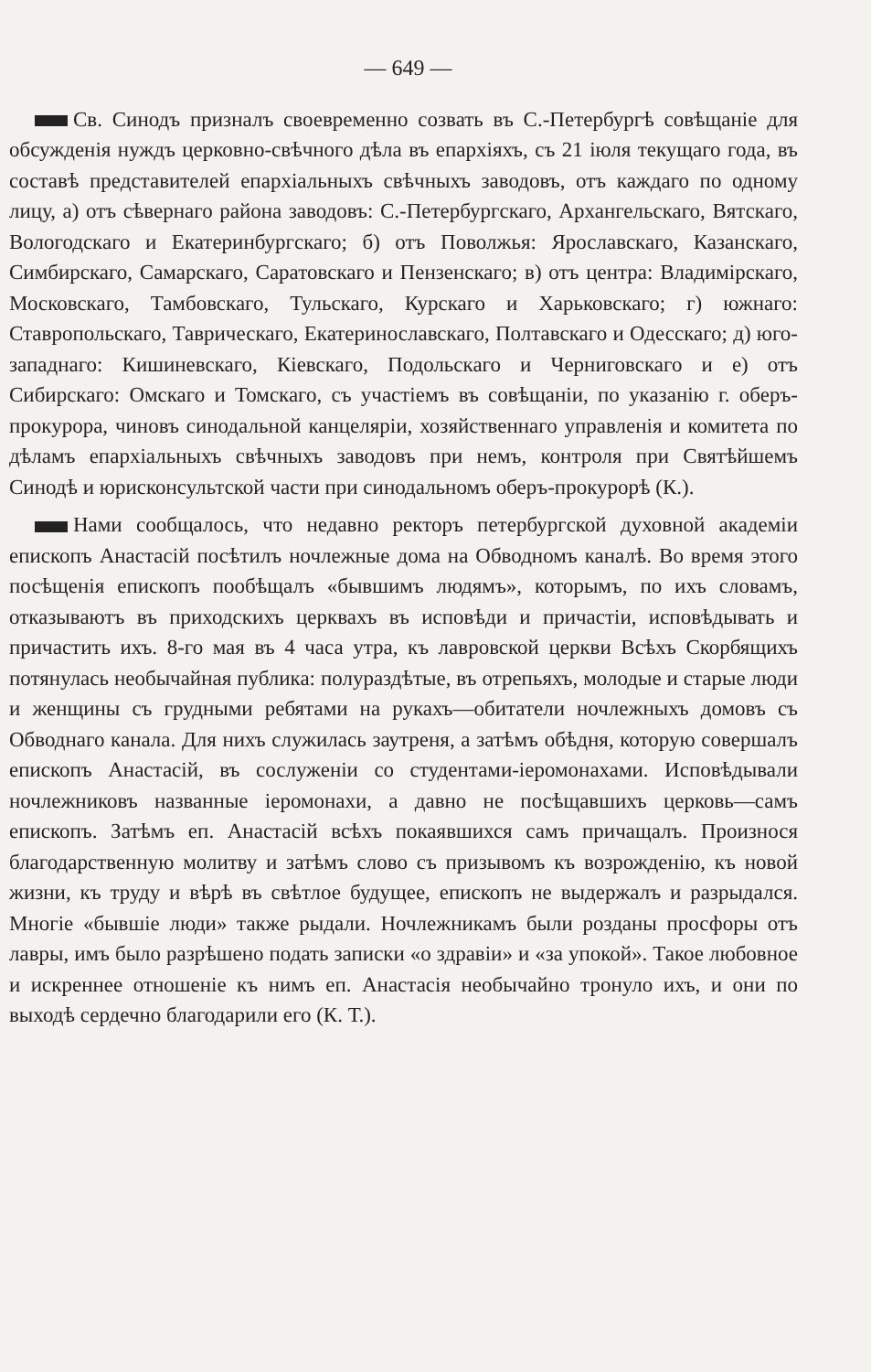— 649 —
Св. Синодъ призналъ своевременно созвать въ С.-Петербургѣ совѣщаніе для обсужденія нуждъ церковно-свѣчного дѣла въ епархіяхъ, съ 21 іюля текущаго года, въ составѣ представителей епархіальныхъ свѣчныхъ заводовъ, отъ каждаго по одному лицу, а) отъ сѣвернаго района заводовъ: С.-Петербургскаго, Архангельскаго, Вятскаго, Вологодскаго и Екатеринбургскаго; б) отъ Поволжья: Ярославскаго, Казанскаго, Симбирскаго, Самарскаго, Саратовскаго и Пензенскаго; в) отъ центра: Владимірскаго, Московскаго, Тамбовскаго, Тульскаго, Курскаго и Харьковскаго; г) южнаго: Ставропольскаго, Таврическаго, Екатеринославскаго, Полтавскаго и Одесскаго; д) юго-западнаго: Кишиневскаго, Кіевскаго, Подольскаго и Черниговскаго и е) отъ Сибирскаго: Омскаго и Томскаго, съ участіемъ въ совѣщаніи, по указанію г. оберъ-прокурора, чиновъ синодальной канцеляріи, хозяйственнаго управленія и комитета по дѣламъ епархіальныхъ свѣчныхъ заводовъ при немъ, контроля при Святѣйшемъ Синодѣ и юрисконсультской части при синодальномъ оберъ-прокурорѣ (К.).
Нами сообщалось, что недавно ректоръ петербургской духовной академіи епископъ Анастасій посѣтилъ ночлежные дома на Обводномъ каналѣ. Во время этого посѣщенія епископъ пообѣщалъ «бывшимъ людямъ», которымъ, по ихъ словамъ, отказываютъ въ приходскихъ церквахъ въ исповѣди и причастіи, исповѣдывать и причастить ихъ. 8-го мая въ 4 часа утра, къ лавровской церкви Всѣхъ Скорбящихъ потянулась необычайная публика: полураздѣтые, въ отрепьяхъ, молодые и старые люди и женщины съ грудными ребятами на рукахъ—обитатели ночлежныхъ домовъ съ Обводнаго канала. Для нихъ служилась заутреня, а затѣмъ обѣдня, которую совершалъ епископъ Анастасій, въ сослуженіи со студентами-іеромонахами. Исповѣдывали ночлежниковъ названные іеромонахи, а давно не посѣщавшихъ церковь—самъ епископъ. Затѣмъ еп. Анастасій всѣхъ покаявшихся самъ причащалъ. Произнося благодарственную молитву и затѣмъ слово съ призывомъ къ возрожденію, къ новой жизни, къ труду и вѣрѣ въ свѣтлое будущее, епископъ не выдержалъ и разрыдался. Многіе «бывшіе люди» также рыдали. Ночлежникамъ были розданы просфоры отъ лавры, имъ было разрѣшено подать записки «о здравіи» и «за упокой». Такое любовное и искреннее отношеніе къ нимъ еп. Анастасія необычайно тронуло ихъ, и они по выходѣ сердечно благодарили его (К. Т.).